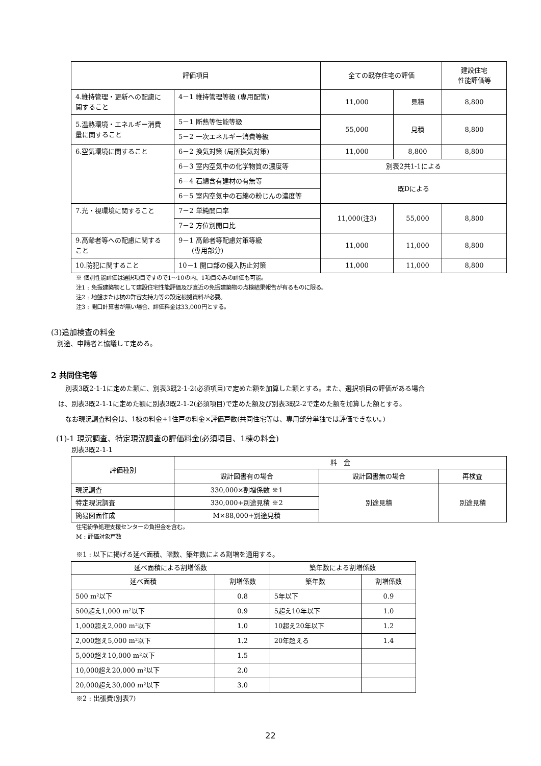| 評価項目 | | 全ての既存住宅の評価 | | 建設住宅 性能評価等 |
| --- | --- | --- | --- | --- |
| 4.維持管理・更新への配慮に 関すること | 4－1 維持管理等級 (専用配管) | 11,000 | 見積 | 8,800 |
| 5.温熱環境・エネルギー消費 量に関すること | 5－1 断熱等性能等級 | 55,000 | 見積 | 8,800 |
| | 5－2 一次エネルギー消費等級 | | | |
| 6.空気環境に関すること | 6－2 換気対策 (局所換気対策) | 11,000 | 8,800 | 8,800 |
| | 6－3 室内空気中の化学物質の濃度等 | 別表2共1-1による | | |
| | 6－4 石綿含有建材の有無等 | 既Dによる | | |
| | 6－5 室内空気中の石綿の粉じんの濃度等 | | | |
| 7.光・視環境に関すること | 7－2 単純開口率 | 11,000(注3) | 55,000 | 8,800 |
| | 7－2 方位別開口比 | | | |
| 9.高齢者等への配慮に関する こと | 9－1 高齢者等配慮対策等級 (専用部分) | 11,000 | 11,000 | 8,800 |
| 10.防犯に関すること | 10－1 開口部の侵入防止対策 | 11,000 | 11,000 | 8,800 |
※ 個別性能評価は選択項目ですので1～10の内、1項目のみの評価も可能。
注1 : 免振建築物として建設住宅性能評価及び直近の免振建築物の点検結果報告が有るものに限る。
注2 : 地盤または杭の許容支持力等の設定根拠資料が必要。
注3 : 開口計算書が無い場合、評価料金は33,000円とする。
(3)追加検査の料金
別途、申請者と協議して定める。
2 共同住宅等
別表3既2-1-1に定めた額に、別表3既2-1-2(必須項目)で定めた額を加算した額とする。また、選択項目の評価がある場合
は、別表3既2-1-1に定めた額に別表3既2-1-2(必須項目)で定めた額及び別表3既2-2で定めた額を加算した額とする。
なお現況調査料金は、1棟の料金+1住戸の料金×評価戸数(共同住宅等は、専用部分単独では評価できない。)
(1)-1 現況調査、特定現況調査の評価料金(必須項目、1棟の料金)
別表3既2-1-1
| 評価種別 | 料 金 | | |
| | 設計図書有の場合 | 設計図書無の場合 | 再検査 |
| 現況調査 | 330,000×割増係数 ※1 | 別途見積 | 別途見積 |
| 特定現況調査 | 330,000+別途見積 ※2 | | |
| 簡易図面作成 | M×88,000+別途見積 | | |
住宅紛争処理支援センターの負担金を含む。
M : 評価対象戸数
※1 : 以下に掲げる延べ面積、階数、築年数による割増を適用する。
| 延べ面積による割増係数 | | 築年数による割増係数 | |
| 延べ面積 | 割増係数 | 築年数 | 割増係数 |
| 500 m²以下 | 0.8 | 5年以下 | 0.9 |
| 500超え1,000 m²以下 | 0.9 | 5超え10年以下 | 1.0 |
| 1,000超え2,000 m²以下 | 1.0 | 10超え20年以下 | 1.2 |
| 2,000超え5,000 m²以下 | 1.2 | 20年超える | 1.4 |
| 5,000超え10,000 m²以下 | 1.5 | | |
| 10,000超え20,000 m²以下 | 2.0 | | |
| 20,000超え30,000 m²以下 | 3.0 | | |
※2 : 出張費(別表7)
22